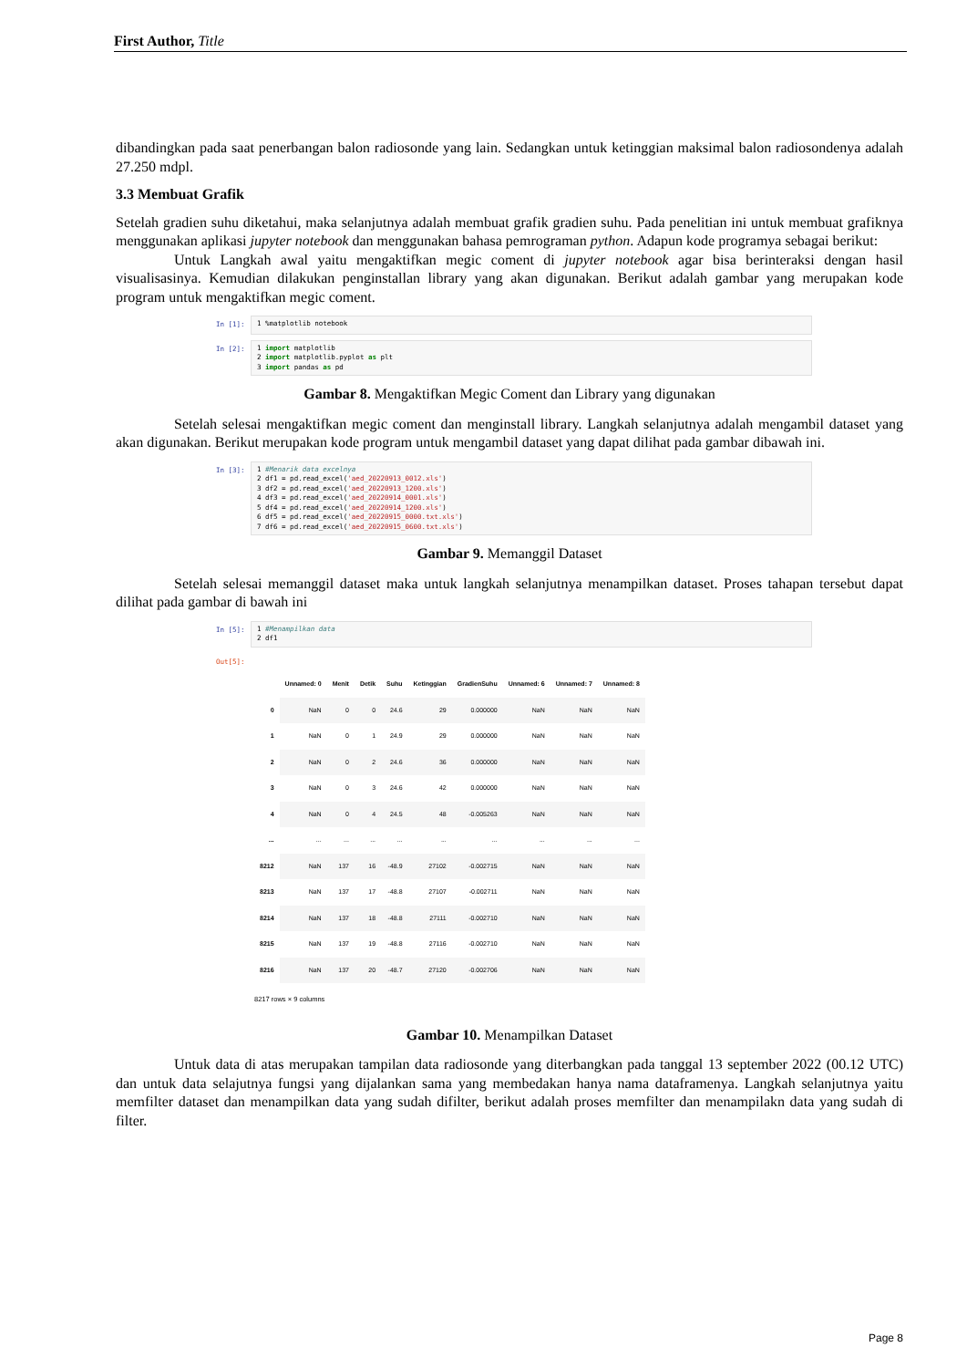First Author, Title
dibandingkan pada saat penerbangan balon radiosonde yang lain. Sedangkan untuk ketinggian maksimal balon radiosondenya adalah 27.250 mdpl.
3.3 Membuat Grafik
Setelah gradien suhu diketahui, maka selanjutnya adalah membuat grafik gradien suhu. Pada penelitian ini untuk membuat grafiknya menggunakan aplikasi jupyter notebook dan menggunakan bahasa pemrograman python. Adapun kode programya sebagai berikut:
Untuk Langkah awal yaitu mengaktifkan megic coment di jupyter notebook agar bisa berinteraksi dengan hasil visualisasinya. Kemudian dilakukan penginstallan library yang akan digunakan. Berikut adalah gambar yang merupakan kode program untuk mengaktifkan megic coment.
In [1]:
1 %matplotlib notebook
In [2]:
1 import matplotlib 2 import matplotlib.pyplot as plt 3 import pandas as pd
Gambar 8. Mengaktifkan Megic Coment dan Library yang digunakan
Setelah selesai mengaktifkan megic coment dan menginstall library. Langkah selanjutnya adalah mengambil dataset yang akan digunakan. Berikut merupakan kode program untuk mengambil dataset yang dapat dilihat pada gambar dibawah ini.
In [3]:
1 #Menarik data excelnya 2 df1 = pd.read_excel('aed_20220913_0012.xls') 3 df2 = pd.read_excel('aed_20220913_1200.xls') 4 df3 = pd.read_excel('aed_20220914_0001.xls') 5 df4 = pd.read_excel('aed_20220914_1200.xls') 6 df5 = pd.read_excel('aed_20220915_0000.txt.xls') 7 df6 = pd.read_excel('aed_20220915_0600.txt.xls')
Gambar 9. Memanggil Dataset
Setelah selesai memanggil dataset maka untuk langkah selanjutnya menampilkan dataset. Proses tahapan tersebut dapat dilihat pada gambar di bawah ini
In [5]:
1 #Menampilkan data 2 df1
Out[5]:
| | Unnamed: 0 | Menit | Detik | Suhu | Ketinggian | GradienSuhu | Unnamed: 6 | Unnamed: 7 | Unnamed: 8 |
| --- | --- | --- | --- | --- | --- | --- | --- | --- | --- |
| 0 | NaN | 0 | 0 | 24.6 | 29 | 0.000000 | NaN | NaN | NaN |
| 1 | NaN | 0 | 1 | 24.9 | 29 | 0.000000 | NaN | NaN | NaN |
| 2 | NaN | 0 | 2 | 24.6 | 36 | 0.000000 | NaN | NaN | NaN |
| 3 | NaN | 0 | 3 | 24.6 | 42 | 0.000000 | NaN | NaN | NaN |
| 4 | NaN | 0 | 4 | 24.5 | 48 | -0.005263 | NaN | NaN | NaN |
| ... | ... | ... | ... | ... | ... | ... | ... | ... | ... |
| 8212 | NaN | 137 | 16 | -48.9 | 27102 | -0.002715 | NaN | NaN | NaN |
| 8213 | NaN | 137 | 17 | -48.8 | 27107 | -0.002711 | NaN | NaN | NaN |
| 8214 | NaN | 137 | 18 | -48.8 | 27111 | -0.002710 | NaN | NaN | NaN |
| 8215 | NaN | 137 | 19 | -48.8 | 27116 | -0.002710 | NaN | NaN | NaN |
| 8216 | NaN | 137 | 20 | -48.7 | 27120 | -0.002706 | NaN | NaN | NaN |
8217 rows × 9 columns
Gambar 10. Menampilkan Dataset
Untuk data di atas merupakan tampilan data radiosonde yang diterbangkan pada tanggal 13 september 2022 (00.12 UTC) dan untuk data selajutnya fungsi yang dijalankan sama yang membedakan hanya nama dataframenya. Langkah selanjutnya yaitu memfilter dataset dan menampilkan data yang sudah difilter, berikut adalah proses memfilter dan menampilakn data yang sudah di filter.
Page 8